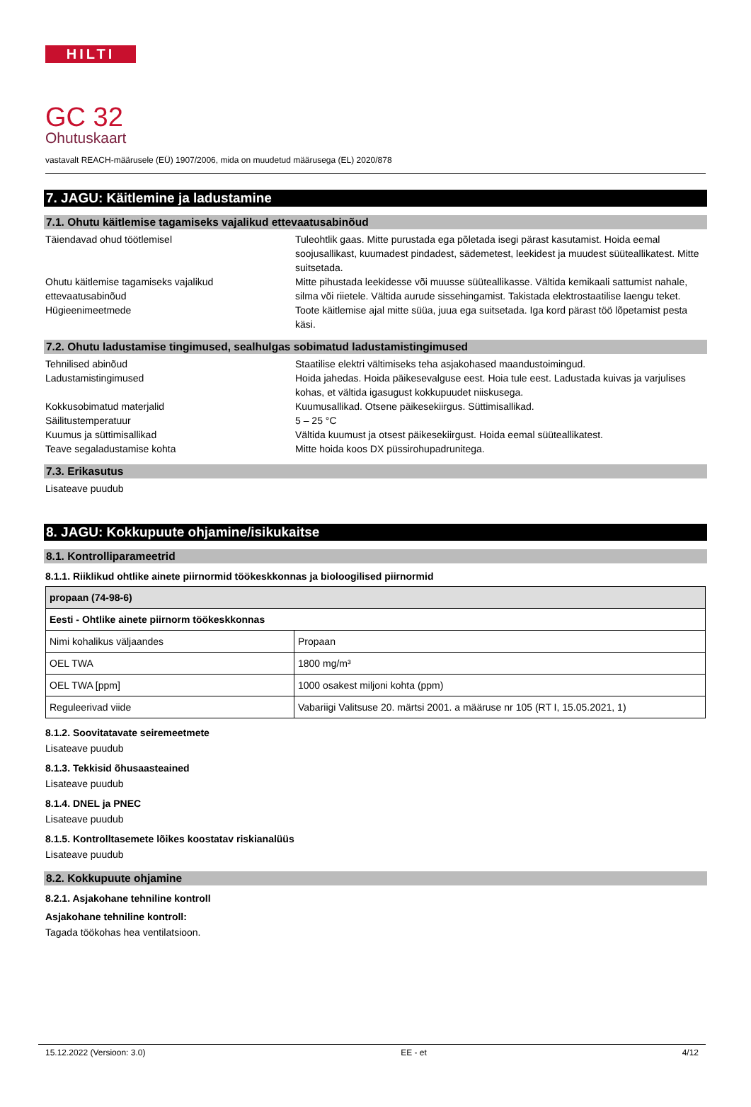HILTI
GC 32
Ohutuskaart
vastavalt REACH-määrusele (EÜ) 1907/2006, mida on muudetud määrusega (EL) 2020/878
7. JAGU: Käitlemine ja ladustamine
7.1. Ohutu käitlemise tagamiseks vajalikud ettevaatusabinõud
Täiendavad ohud töötlemisel Tuleohtlik gaas. Mitte purustada ega põletada isegi pärast kasutamist. Hoida eemal soojusallikast, kuumadest pindadest, sädemetest, leekidest ja muudest süüteallikatest. Mitte suitsetada.
Ohutu käitlemise tagamiseks vajalikud ettevaatusabinõud
Mitte pihustada leekidesse või muusse süüteallikasse. Vältida kemikaali sattumist nahale, silma või riietele. Vältida aurude sissehingamist. Takistada elektrostaatilise laengu teket.
Hügieenimeetmede Toote käitlemise ajal mitte süüa, juua ega suitsetada. Iga kord pärast töö lõpetamist pesta käsi.
7.2. Ohutu ladustamise tingimused, sealhulgas sobimatud ladustamistingimused
Tehnilised abinõud Staatilise elektri vältimiseks teha asjakohased maandustoimingud.
Ladustamistingimused Hoida jahedas. Hoida päikesevalguse eest. Hoia tule eest. Ladustada kuivas ja varjulises kohas, et vältida igasugust kokkupuudet niiskusega.
Kokkusobimatud materjalid Kuumusallikad. Otsene päikesekiirgus. Süttimisallikad.
Säilitustemperatuur 5 – 25 °C
Kuumus ja süttimisallikad Vältida kuumust ja otsest päikesekiirgust. Hoida eemal süüteallikatest.
Teave segaladustamise kohta Mitte hoida koos DX püssirohupadrunitega.
7.3. Erikasutus
Lisateave puudub
8. JAGU: Kokkupuute ohjamine/isikukaitse
8.1. Kontrolliparameetrid
8.1.1. Riiklikud ohtlike ainete piirnormid töökeskkonnas ja bioloogilised piirnormid
| propaan (74-98-6) | |
| --- | --- |
| Eesti - Ohtlike ainete piirnorm töökeskkonnas | |
| Nimi kohalikus väljaandes | Propaan |
| OEL TWA | 1800 mg/m³ |
| OEL TWA [ppm] | 1000 osakest miljoni kohta (ppm) |
| Reguleerivad viide | Vabariigi Valitsuse 20. märtsi 2001. a määruse nr 105 (RT I, 15.05.2021, 1) |
8.1.2. Soovitatavate seiremeetmete
Lisateave puudub
8.1.3. Tekkisid õhusaasteained
Lisateave puudub
8.1.4. DNEL ja PNEC
Lisateave puudub
8.1.5. Kontrolltasemete lõikes koostatav riskianalüüs
Lisateave puudub
8.2. Kokkupuute ohjamine
8.2.1. Asjakohane tehniline kontroll
Asjakohane tehniline kontroll:
Tagada töökohas hea ventilatsioon.
15.12.2022 (Versioon: 3.0) EE - et 4/12